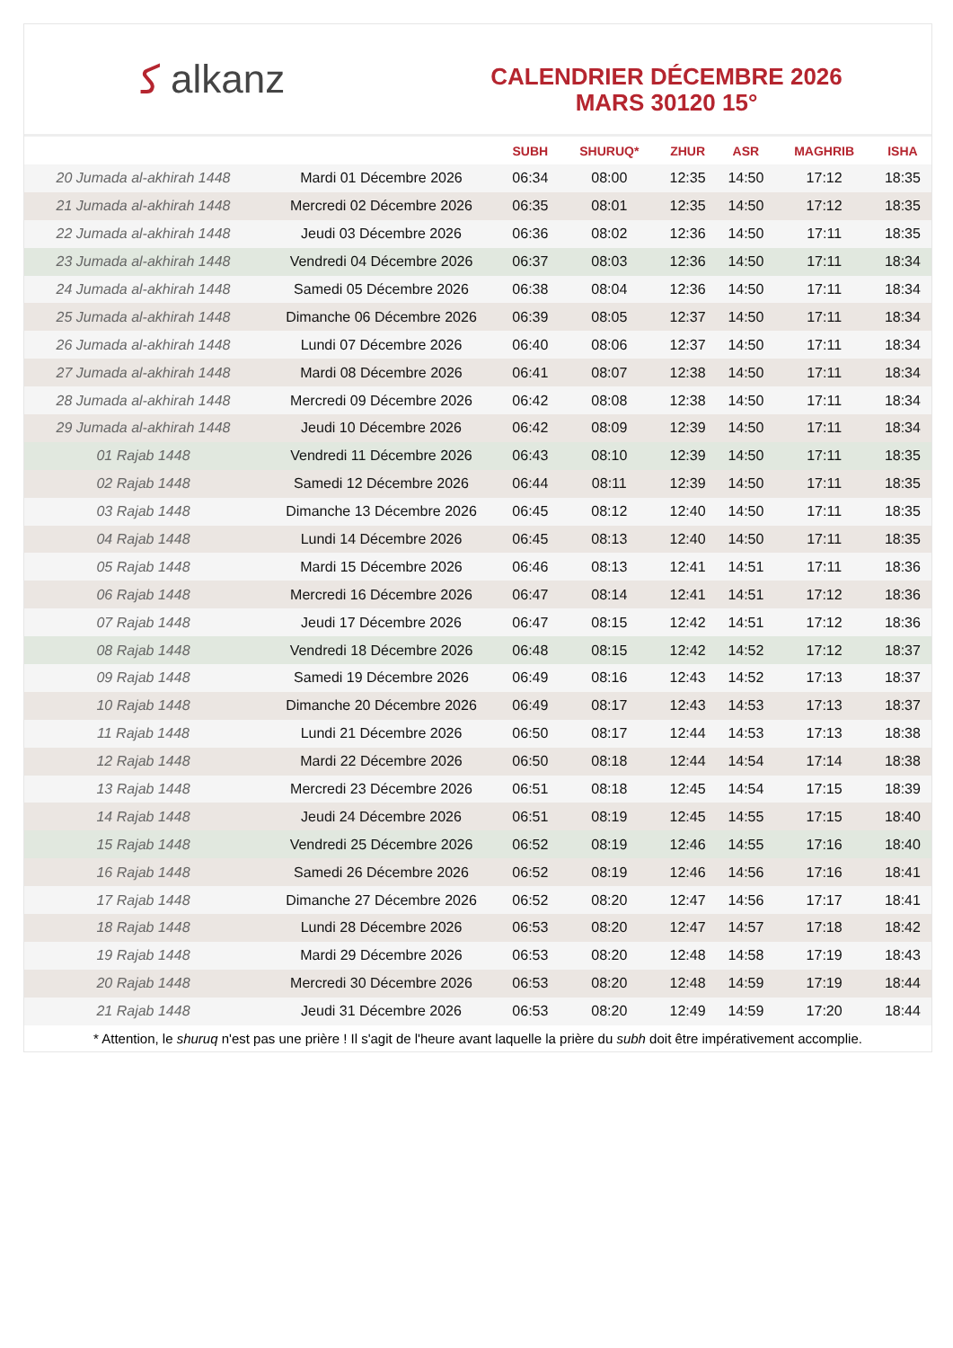ﻛ alkanz
CALENDRIER DÉCEMBRE 2026
MARS 30120 15°
| | | SUBH | SHURUQ* | ZHUR | ASR | MAGHRIB | ISHA |
| --- | --- | --- | --- | --- | --- | --- | --- |
| 20 Jumada al-akhirah 1448 | Mardi 01 Décembre 2026 | 06:34 | 08:00 | 12:35 | 14:50 | 17:12 | 18:35 |
| 21 Jumada al-akhirah 1448 | Mercredi 02 Décembre 2026 | 06:35 | 08:01 | 12:35 | 14:50 | 17:12 | 18:35 |
| 22 Jumada al-akhirah 1448 | Jeudi 03 Décembre 2026 | 06:36 | 08:02 | 12:36 | 14:50 | 17:11 | 18:35 |
| 23 Jumada al-akhirah 1448 | Vendredi 04 Décembre 2026 | 06:37 | 08:03 | 12:36 | 14:50 | 17:11 | 18:34 |
| 24 Jumada al-akhirah 1448 | Samedi 05 Décembre 2026 | 06:38 | 08:04 | 12:36 | 14:50 | 17:11 | 18:34 |
| 25 Jumada al-akhirah 1448 | Dimanche 06 Décembre 2026 | 06:39 | 08:05 | 12:37 | 14:50 | 17:11 | 18:34 |
| 26 Jumada al-akhirah 1448 | Lundi 07 Décembre 2026 | 06:40 | 08:06 | 12:37 | 14:50 | 17:11 | 18:34 |
| 27 Jumada al-akhirah 1448 | Mardi 08 Décembre 2026 | 06:41 | 08:07 | 12:38 | 14:50 | 17:11 | 18:34 |
| 28 Jumada al-akhirah 1448 | Mercredi 09 Décembre 2026 | 06:42 | 08:08 | 12:38 | 14:50 | 17:11 | 18:34 |
| 29 Jumada al-akhirah 1448 | Jeudi 10 Décembre 2026 | 06:42 | 08:09 | 12:39 | 14:50 | 17:11 | 18:34 |
| 01 Rajab 1448 | Vendredi 11 Décembre 2026 | 06:43 | 08:10 | 12:39 | 14:50 | 17:11 | 18:35 |
| 02 Rajab 1448 | Samedi 12 Décembre 2026 | 06:44 | 08:11 | 12:39 | 14:50 | 17:11 | 18:35 |
| 03 Rajab 1448 | Dimanche 13 Décembre 2026 | 06:45 | 08:12 | 12:40 | 14:50 | 17:11 | 18:35 |
| 04 Rajab 1448 | Lundi 14 Décembre 2026 | 06:45 | 08:13 | 12:40 | 14:50 | 17:11 | 18:35 |
| 05 Rajab 1448 | Mardi 15 Décembre 2026 | 06:46 | 08:13 | 12:41 | 14:51 | 17:11 | 18:36 |
| 06 Rajab 1448 | Mercredi 16 Décembre 2026 | 06:47 | 08:14 | 12:41 | 14:51 | 17:12 | 18:36 |
| 07 Rajab 1448 | Jeudi 17 Décembre 2026 | 06:47 | 08:15 | 12:42 | 14:51 | 17:12 | 18:36 |
| 08 Rajab 1448 | Vendredi 18 Décembre 2026 | 06:48 | 08:15 | 12:42 | 14:52 | 17:12 | 18:37 |
| 09 Rajab 1448 | Samedi 19 Décembre 2026 | 06:49 | 08:16 | 12:43 | 14:52 | 17:13 | 18:37 |
| 10 Rajab 1448 | Dimanche 20 Décembre 2026 | 06:49 | 08:17 | 12:43 | 14:53 | 17:13 | 18:37 |
| 11 Rajab 1448 | Lundi 21 Décembre 2026 | 06:50 | 08:17 | 12:44 | 14:53 | 17:13 | 18:38 |
| 12 Rajab 1448 | Mardi 22 Décembre 2026 | 06:50 | 08:18 | 12:44 | 14:54 | 17:14 | 18:38 |
| 13 Rajab 1448 | Mercredi 23 Décembre 2026 | 06:51 | 08:18 | 12:45 | 14:54 | 17:15 | 18:39 |
| 14 Rajab 1448 | Jeudi 24 Décembre 2026 | 06:51 | 08:19 | 12:45 | 14:55 | 17:15 | 18:40 |
| 15 Rajab 1448 | Vendredi 25 Décembre 2026 | 06:52 | 08:19 | 12:46 | 14:55 | 17:16 | 18:40 |
| 16 Rajab 1448 | Samedi 26 Décembre 2026 | 06:52 | 08:19 | 12:46 | 14:56 | 17:16 | 18:41 |
| 17 Rajab 1448 | Dimanche 27 Décembre 2026 | 06:52 | 08:20 | 12:47 | 14:56 | 17:17 | 18:41 |
| 18 Rajab 1448 | Lundi 28 Décembre 2026 | 06:53 | 08:20 | 12:47 | 14:57 | 17:18 | 18:42 |
| 19 Rajab 1448 | Mardi 29 Décembre 2026 | 06:53 | 08:20 | 12:48 | 14:58 | 17:19 | 18:43 |
| 20 Rajab 1448 | Mercredi 30 Décembre 2026 | 06:53 | 08:20 | 12:48 | 14:59 | 17:19 | 18:44 |
| 21 Rajab 1448 | Jeudi 31 Décembre 2026 | 06:53 | 08:20 | 12:49 | 14:59 | 17:20 | 18:44 |
* Attention, le shuruq n'est pas une prière ! Il s'agit de l'heure avant laquelle la prière du subh doit être impérativement accomplie.